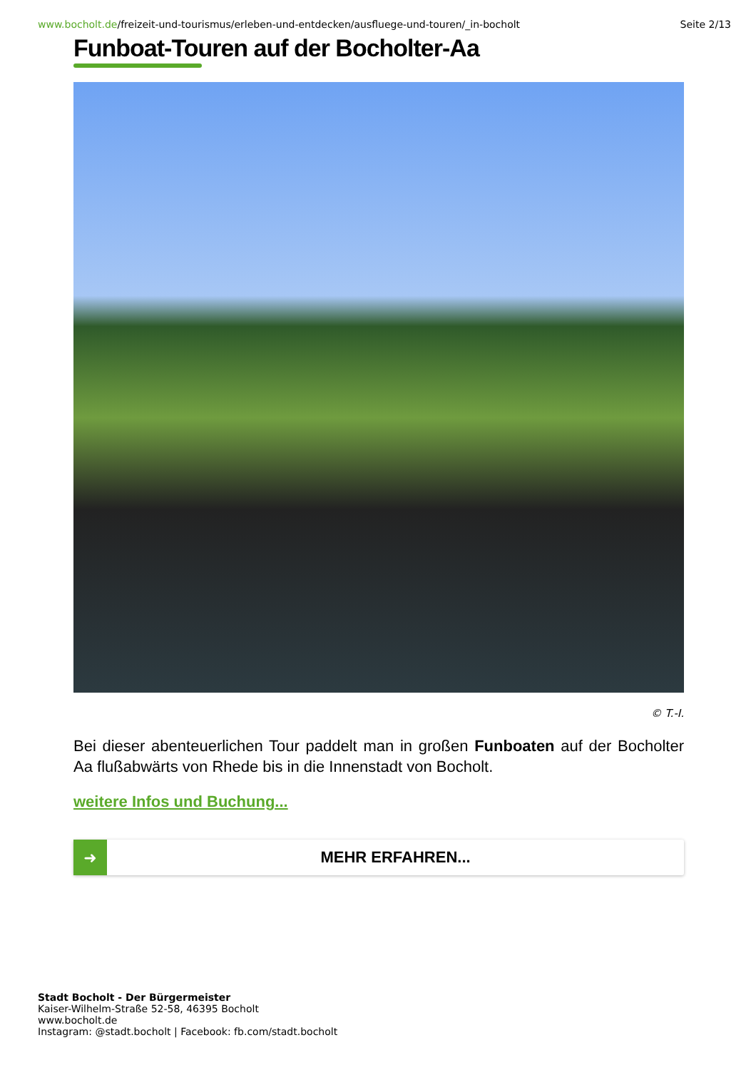www.bocholt.de/freizeit-und-tourismus/erleben-und-entdecken/ausfluege-und-touren/_in-bocholt
Seite 2/13
Funboat-Touren auf der Bocholter-Aa
© T.-I.
Bei dieser abenteuerlichen Tour paddelt man in großen Funboaten auf der Bocholter Aa flußabwärts von Rhede bis in die Innenstadt von Bocholt.
weitere Infos und Buchung...
➜
MEHR ERFAHREN...
Stadt Bocholt - Der Bürgermeister
Kaiser-Wilhelm-Straße 52-58, 46395 Bocholt
www.bocholt.de
Instagram: @stadt.bocholt | Facebook: fb.com/stadt.bocholt